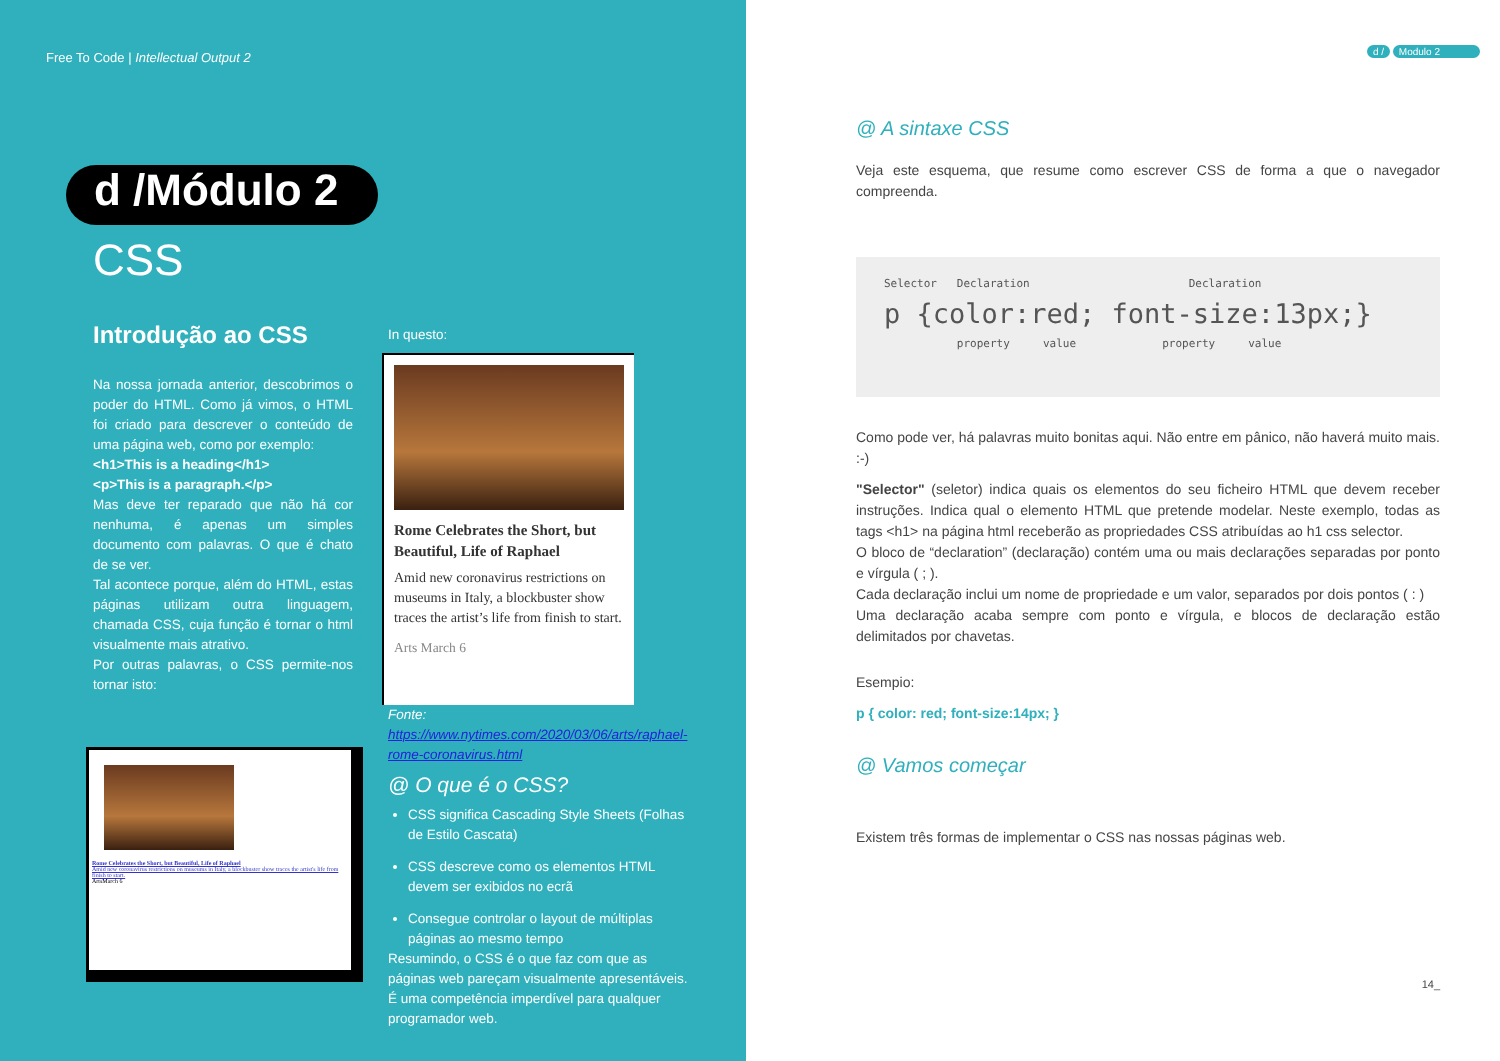Free To Code | Intellectual Output 2
d /Módulo 2
CSS
Introdução ao CSS
Na nossa jornada anterior, descobrimos o poder do HTML. Como já vimos, o HTML foi criado para descrever o conteúdo de uma página web, como por exemplo:
<h1>This is a heading</h1>
<p>This is a paragraph.</p>
Mas deve ter reparado que não há cor nenhuma, é apenas um simples documento com palavras. O que é chato de se ver.
Tal acontece porque, além do HTML, estas páginas utilizam outra linguagem, chamada CSS, cuja função é tornar o html visualmente mais atrativo.
Por outras palavras, o CSS permite-nos tornar isto:
In questo:
Rome Celebrates the Short, but Beautiful, Life of Raphael
Amid new coronavirus restrictions on museums in Italy, a blockbuster show traces the artist’s life from finish to start.
Arts March 6
Fonte:
https://www.nytimes.com/2020/03/06/arts/raphael-rome-coronavirus.html
@ O que é o CSS?
CSS significa Cascading Style Sheets (Folhas de Estilo Cascata)
CSS descreve como os elementos HTML devem ser exibidos no ecrã
Consegue controlar o layout de múltiplas páginas ao mesmo tempo
Resumindo, o CSS é o que faz com que as páginas web pareçam visualmente apresentáveis. É uma competência imperdível para qualquer programador web.
Rome Celebrates the Short, but Beautiful, Life of Raphael
Amid new coronavirus restrictions on museums in Italy, a blockbuster show traces the artist's life from finish to start.
ArtsMarch 6
d / Modulo 2
@ A sintaxe CSS
Veja este esquema, que resume como escrever CSS de forma a que o navegador compreenda.
Selector Declaration Declaration
p {color:red; font-size:13px;}
property value property value
Como pode ver, há palavras muito bonitas aqui. Não entre em pânico, não haverá muito mais. :-)
"Selector" (seletor) indica quais os elementos do seu ficheiro HTML que devem receber instruções. Indica qual o elemento HTML que pretende modelar. Neste exemplo, todas as tags <h1> na página html receberão as propriedades CSS atribuídas ao h1 css selector.
O bloco de “declaration” (declaração) contém uma ou mais declarações separadas por ponto e vírgula ( ; ).
Cada declaração inclui um nome de propriedade e um valor, separados por dois pontos ( : )
Uma declaração acaba sempre com ponto e vírgula, e blocos de declaração estão delimitados por chavetas.
Esempio:
p { color: red; font-size:14px; }
@ Vamos começar
Existem três formas de implementar o CSS nas nossas páginas web.
14_